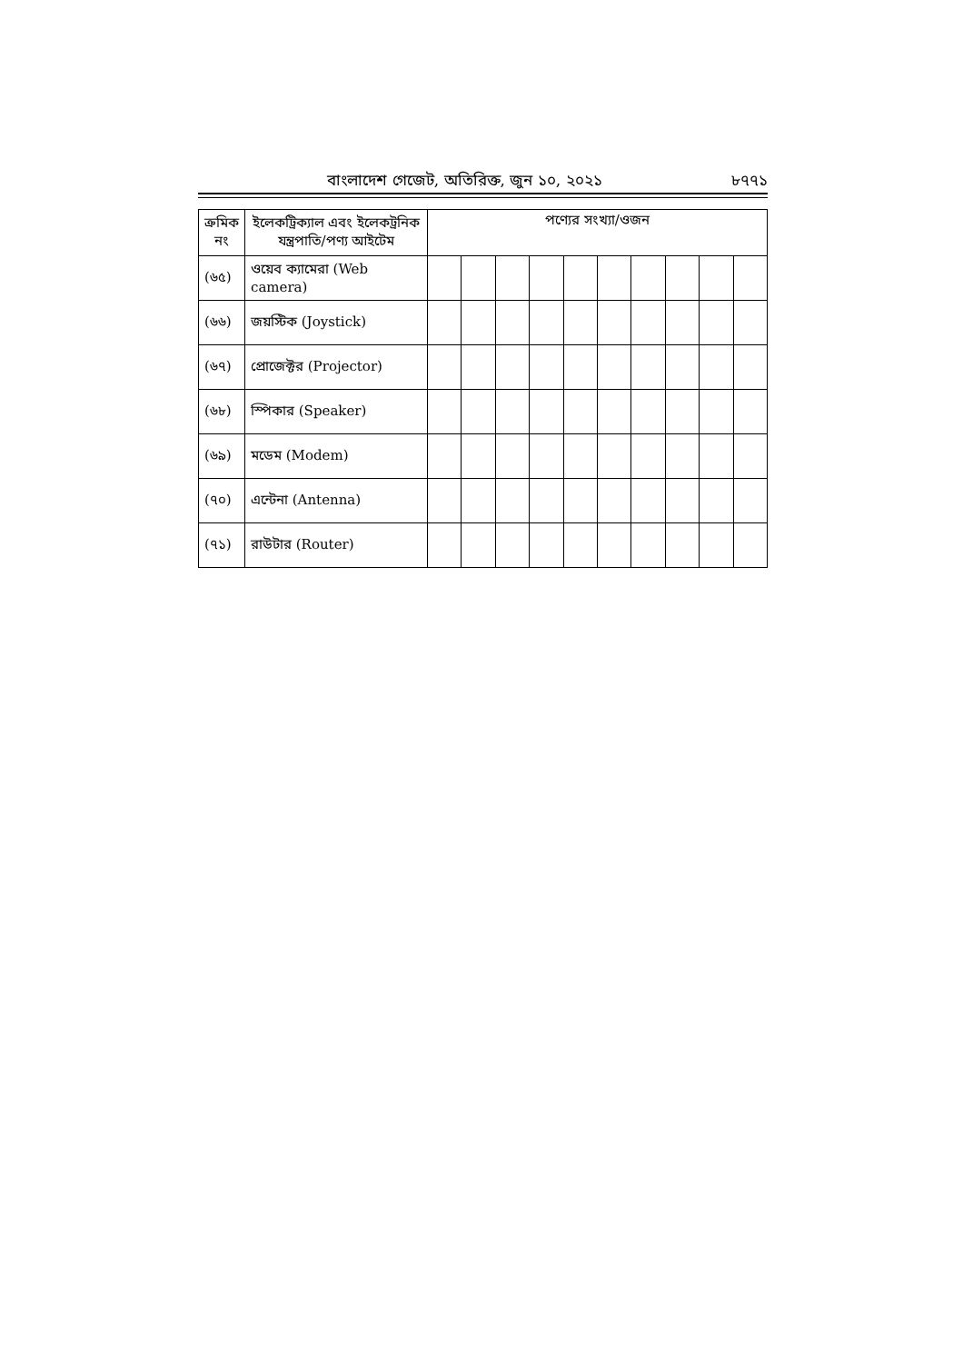বাংলাদেশ গেজেট, অতিরিক্ত, জুন ১০, ২০২১ ৮৭৭১
| ক্রমিক নং | ইলেকট্রিক্যাল এবং ইলেকট্রনিক যন্ত্রপাতি/পণ্য আইটেম | পণ্যের সংখ্যা/ওজন | | | | | | | | | |
| --- | --- | --- | --- | --- | --- | --- | --- | --- | --- | --- | --- |
| (৬৫) | ওয়েব ক্যামেরা (Web camera) | | | | | | | | | | |
| (৬৬) | জয়স্টিক (Joystick) | | | | | | | | | | |
| (৬৭) | প্রোজেক্টর (Projector) | | | | | | | | | | |
| (৬৮) | স্পিকার (Speaker) | | | | | | | | | | |
| (৬৯) | মডেম (Modem) | | | | | | | | | | |
| (৭০) | এন্টেনা (Antenna) | | | | | | | | | | |
| (৭১) | রাউটার (Router) | | | | | | | | | | |